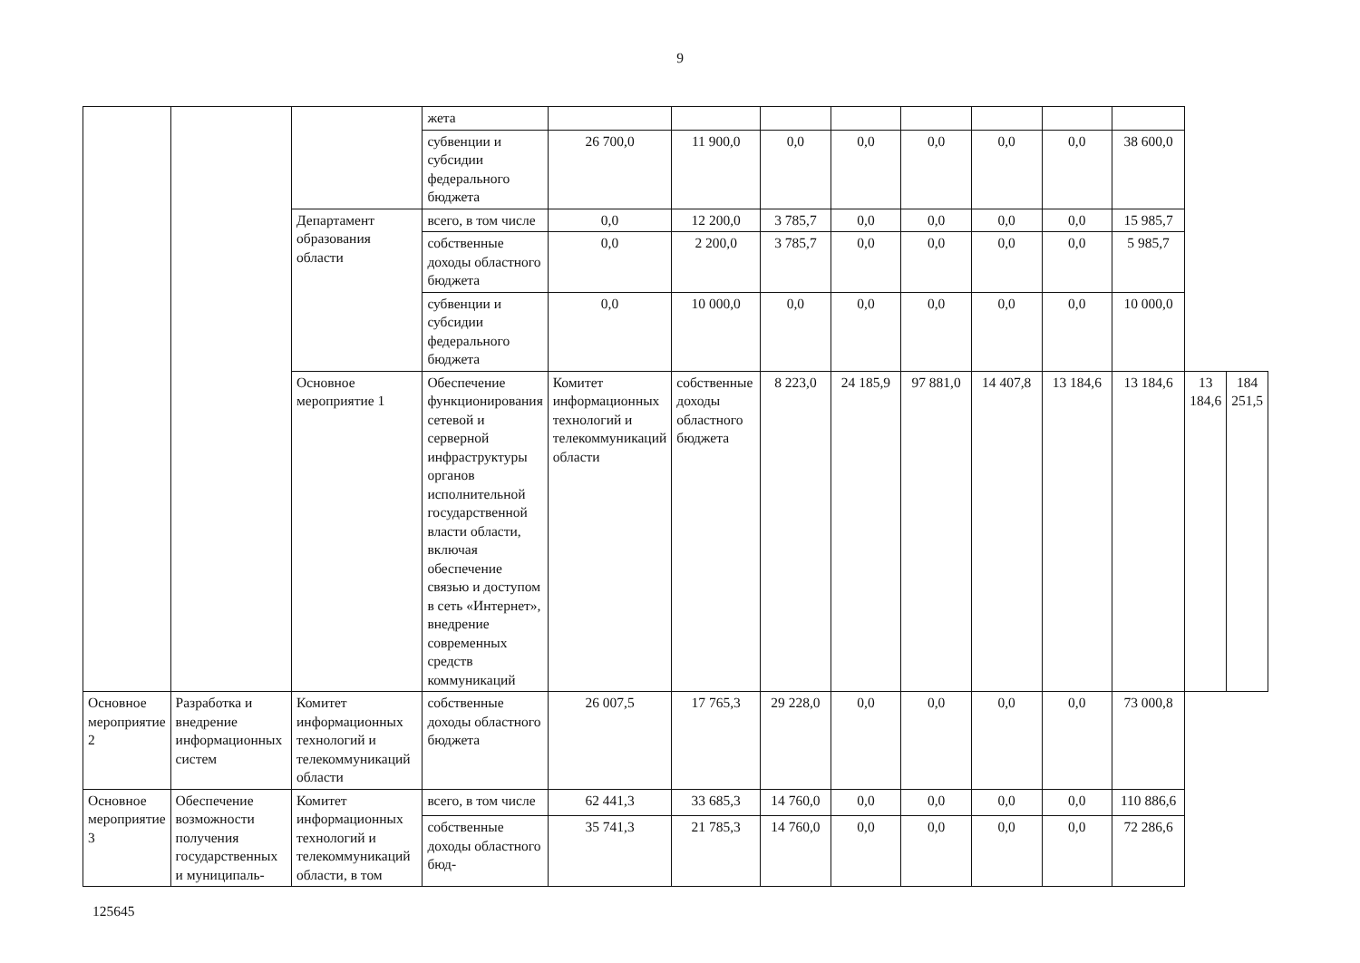9
| | | | жета | | | | | | | | | | |
| | | | субвенции и субсидии федерального бюджета | 26 700,0 | 11 900,0 | 0,0 | 0,0 | 0,0 | 0,0 | 0,0 | 38 600,0 | | |
| | | Департамент образования области | всего, в том числе | 0,0 | 12 200,0 | 3 785,7 | 0,0 | 0,0 | 0,0 | 0,0 | 15 985,7 | | |
| | | | собственные доходы областного бюджета | 0,0 | 2 200,0 | 3 785,7 | 0,0 | 0,0 | 0,0 | 0,0 | 5 985,7 | | |
| | | | субвенции и субсидии федерального бюджета | 0,0 | 10 000,0 | 0,0 | 0,0 | 0,0 | 0,0 | 0,0 | 10 000,0 | | |
| | | Основное мероприятие 1 | Обеспечение функционирования сетевой и серверной инфраструктуры органов исполнительной государственной власти области, включая обеспечение связью и доступом в сеть «Интернет», внедрение современных средств коммуникаций | Комитет информационных технологий и телекоммуникаций области | собственные доходы областного бюджета | 8 223,0 | 24 185,9 | 97 881,0 | 14 407,8 | 13 184,6 | 13 184,6 | 13 184,6 | 184 251,5 |
| Основное мероприятие 2 | Разработка и внедрение информационных систем | Комитет информационных технологий и телекоммуникаций области | собственные доходы областного бюджета | 26 007,5 | 17 765,3 | 29 228,0 | 0,0 | 0,0 | 0,0 | 0,0 | 73 000,8 | | |
| Основное мероприятие 3 | Обеспечение возможности получения государственных и муниципаль- | Комитет информационных технологий и телекоммуникаций области, в том | всего, в том числе | 62 441,3 | 33 685,3 | 14 760,0 | 0,0 | 0,0 | 0,0 | 0,0 | 110 886,6 | | |
| | | | собственные доходы областного бюд- | 35 741,3 | 21 785,3 | 14 760,0 | 0,0 | 0,0 | 0,0 | 0,0 | 72 286,6 | | |
125645